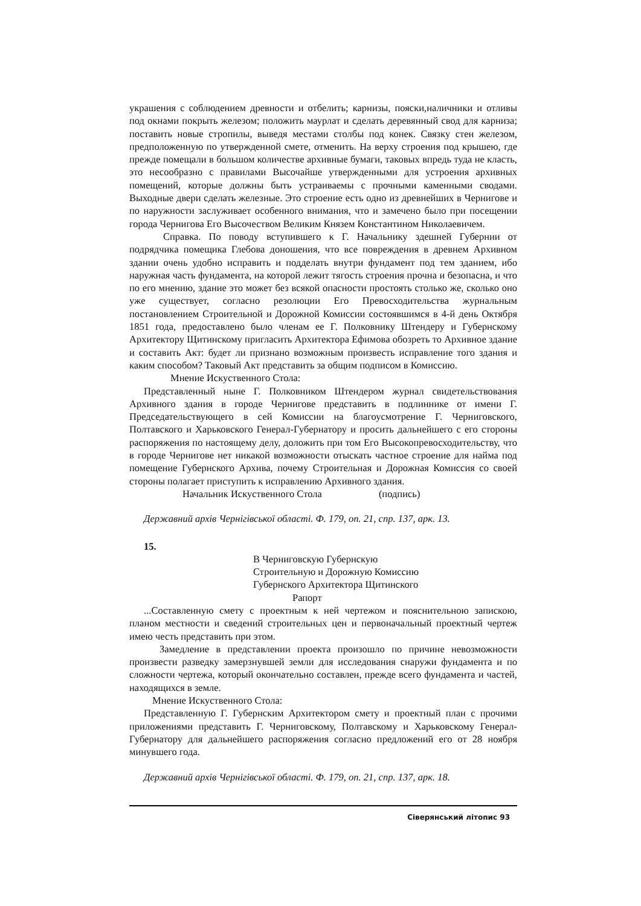украшения с соблюдением древности и отбелить; карнизы, пояски,наличники и отливы под окнами покрыть железом; положить маурлат и сделать деревянный свод для карниза; поставить новые стропилы, выведя местами столбы под конек. Связку стен железом, предположенную по утвержденной смете, отменить. На верху строения под крышею, где прежде помещали в большом количестве архивные бумаги, таковых впредь туда не класть, это несообразно с правилами Высочайше утвержденными для устроения архивных помещений, которые должны быть устраиваемы с прочными каменными сводами. Выходные двери сделать железные. Это строение есть одно из древнейших в Чернигове и по наружности заслуживает особенного внимания, что и замечено было при посещении города Чернигова Его Высочеством Великим Князем Константином Николаевичем.
Справка. По поводу вступившего к Г. Начальнику здешней Губернии от подрядчика помещика Глебова доношения, что все повреждения в древнем Архивном здании очень удобно исправить и подделать внутри фундамент под тем зданием, ибо наружная часть фундамента, на которой лежит тягость строения прочна и безопасна, и что по его мнению, здание это может без всякой опасности простоять столько же, сколько оно уже существует, согласно резолюции Его Превосходительства журнальным постановлением Строительной и Дорожной Комиссии состоявшимся в 4-й день Октября 1851 года, предоставлено было членам ее Г. Полковнику Штендеру и Губернскому Архитектору Щитинскому пригласить Архитектора Ефимова обозреть то Архивное здание и составить Акт: будет ли признано возможным произвесть исправление того здания и каким способом? Таковый Акт представить за общим подписом в Комиссию.
Мнение Искуственного Стола:
Представленный ныне Г. Полковником Штендером журнал свидетельствования Архивного здания в городе Чернигове представить в подлиннике от имени Г. Председательствующего в сей Комиссии на благоусмотрение Г. Черниговского, Полтавского и Харьковского Генерал-Губернатору и просить дальнейшего с его стороны распоряжения по настоящему делу, доложить при том Его Высокопревосходительству, что в городе Чернигове нет никакой возможности отыскать частное строение для найма под помещение Губернского Архива, почему Строительная и Дорожная Комиссия со своей стороны полагает приступить к исправлению Архивного здания.
Начальник Искуственного Стола (подпись)
Державний архів Чернігівської області. Ф. 179, оп. 21, спр. 137, арк. 13.
15.
В Черниговскую Губернскую
Строительную и Дорожную Комиссию
Губернского Архитектора Щитинского
Рапорт
...Составленную смету с проектным к ней чертежом и пояснительною запискою, планом местности и сведений строительных цен и первоначальный проектный чертеж имею честь представить при этом.
Замедление в представлении проекта произошло по причине невозможности произвести разведку замерзнувшей земли для исследования снаружи фундамента и по сложности чертежа, который окончательно составлен, прежде всего фундамента и частей, находящихся в земле.
Мнение Искуственного Стола:
Представленную Г. Губернским Архитектором смету и проектный план с прочими приложениями представить Г. Черниговскому, Полтавскому и Харьковскому Генерал-Губернатору для дальнейшего распоряжения согласно предложений его от 28 ноября минувшего года.
Державний архів Чернігівської області. Ф. 179, оп. 21, спр. 137, арк. 18.
Сіверянський літопис 93